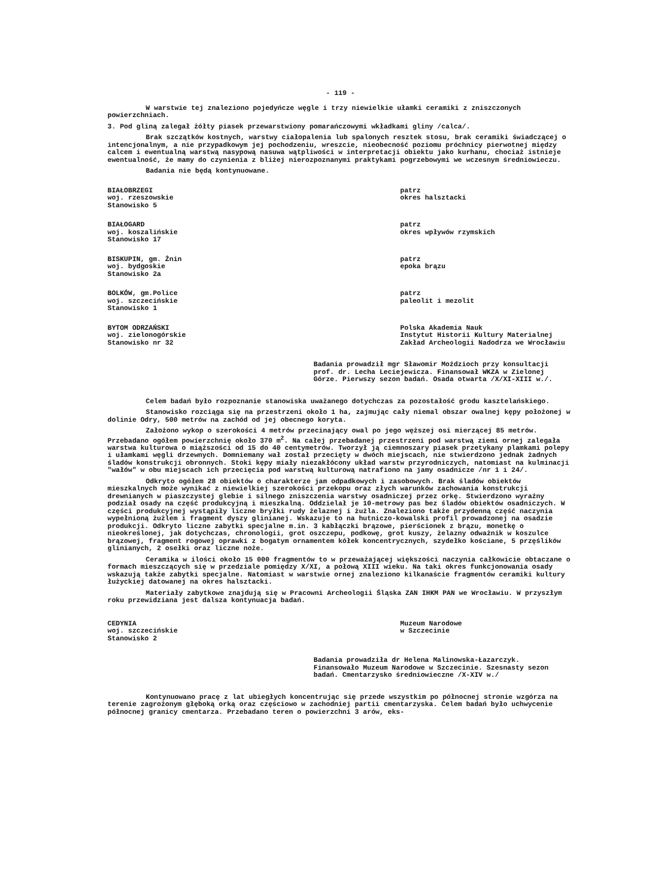- 119 -
W warstwie tej znaleziono pojedyńcze węgle i trzy niewielkie ułamki ceramiki z zniszczonych powierzchniach.
3. Pod gliną zalegał żółty piasek przewarstwiony pomarańczowymi wkładkami gliny /calca/.
Brak szczątków kostnych, warstwy ciałopalenia lub spalonych resztek stosu, brak ceramiki świadczącej o intencjonalnym, a nie przypadkowym jej pochodzeniu, wreszcie, nieobecność poziomu próchnicy pierwotnej między calcem i ewentualną warstwą nasypową nasuwa wątpliwości w interpretacji obiektu jako kurhanu, chociaż istnieje ewentualność, że mamy do czynienia z bliżej nierozpoznanymi praktykami pogrzebowymi we wczesnym średniowieczu.
Badania nie będą kontynuowane.
BIAŁOBRZEGI
woj. rzeszowskie
Stanowisko 5
patrz
okres halsztacki
BIAŁOGARD
woj. koszalińskie
Stanowisko 17
patrz
okres wpływów rzymskich
BISKUPIN, gm. Żnin
woj. bydgoskie
Stanowisko 2a
patrz
epoka brązu
BOLKÓW, gm.Police
woj. szczecińskie
Stanowisko 1
patrz
paleolit i mezolit
BYTOM ODRZAŃSKI
woj. zielonogórskie
Stanowisko nr 32
Polska Akademia Nauk
Instytut Historii Kultury Materialnej Zakład Archeologii Nadodrza we Wrocławiu
Badania prowadził mgr Sławomir Moździoch przy konsultacji prof. dr. Lecha Leciejewicza. Finansował WKZA w Zielonej Górze. Pierwszy sezon badań. Osada otwarta /X/XI-XIII w./.
Celem badań było rozpoznanie stanowiska uważanego dotychczas za pozostałość grodu kasztelańskiego.
Stanowisko rozciąga się na przestrzeni około 1 ha, zajmując cały niemal obszar owalnej kępy położonej w dolinie Odry, 500 metrów na zachód od jej obecnego koryta.
Założono wykop o szerokości 4 metrów przecinający owal po jego węższej osi mierzącej 85 metrów. Przebadano ogółem powierzchnię około 370 m<sup>2</sup>. Na całej przebadanej przestrzeni pod warstwą ziemi ornej zalegała warstwa kulturowa o miąższości od 15 do 40 centymetrów. Tworzył ją ciemnoszary piasek przetykany plamkami polepy i ułamkami węgli drzewnych. Domniemany wał został przecięty w dwóch miejscach, nie stwierdzono jednak żadnych śladów konstrukcji obronnych. Stoki kępy miały niezakłócony układ warstw przyrodniczych, natomiast na kulminacji "wałów" w obu miejscach ich przecięcia pod warstwą kulturową natrafiono na jamy osadnicze /nr 1 i 24/.
Odkryto ogółem 28 obiektów o charakterze jam odpadkowych i zasobowych. Brak śladów obiektów mieszkalnych może wynikać z niewielkiej szerokości przekopu oraz złych warunków zachowania konstrukcji drewnianych w piaszczystej glebie i silnego zniszczenia warstwy osadniczej przez orkę. Stwierdzono wyraźny podział osady na część produkcyjną i mieszkalną. Oddzielał je 10-metrowy pas bez śladów obiektów osadniczych. W części produkcyjnej wystąpiły liczne bryłki rudy żelaznej i żużla. Znaleziono także przydenną część naczynia wypełnioną żużlem i fragment dyszy glinianej. Wskazuje to na hutniczo-kowalski profil prowadzonej na osadzie produkcji. Odkryto liczne zabytki specjalne m.in. 3 kabłączki brązowe, pierścionek z brązu, monetkę o nieokreślonej, jak dotychczas, chronologii, grot oszczepu, podkowę, grot kuszy, żelazny odważnik w koszulce brązowej, fragment rogowej oprawki z bogatym ornamentem kółek koncentrycznych, szydełko kościane, 5 przęślików glinianych, 2 osełki oraz liczne noże.
Ceramika w ilości około 15 000 fragmentów to w przeważającej większości naczynia całkowicie obtaczane o formach mieszczących się w przedziale pomiędzy X/XI, a połową XIII wieku. Na taki okres funkcjonowania osady wskazują także zabytki specjalne. Natomiast w warstwie ornej znaleziono kilkanaście fragmentów ceramiki kultury łużyckiej datowanej na okres halsztacki.
Materiały zabytkowe znajdują się w Pracowni Archeologii Śląska ZAN IHKM PAN we Wrocławiu. W przyszłym roku przewidziana jest dalsza kontynuacja badań.
CEDYNIA
woj. szczecińskie
Stanowisko 2
Muzeum Narodowe
w Szczecinie
Badania prowadziła dr Helena Malinowska-Łazarczyk. Finansowało Muzeum Narodowe w Szczecinie. Szesnasty sezon badań. Cmentarzysko średniowieczne /X-XIV w./
Kontynuowano pracę z lat ubiegłych koncentrując się przede wszystkim po północnej stronie wzgórza na terenie zagrożonym głęboką orką oraz częściowo w zachodniej partii cmentarzyska. Celem badań było uchwycenie północnej granicy cmentarza. Przebadano teren o powierzchni 3 arów, eks-